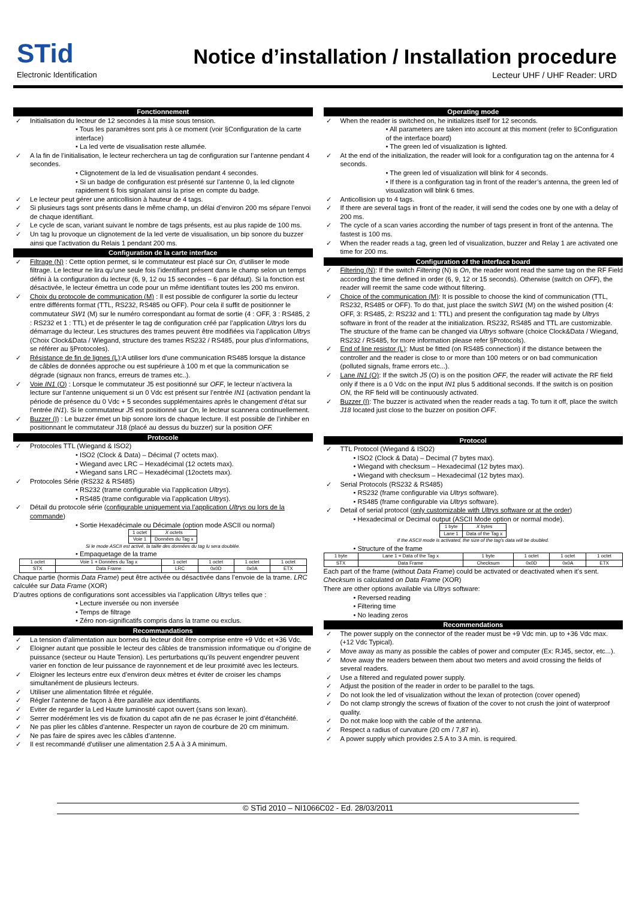STid
Electronic Identification
Notice d’installation / Installation procedure
Lecteur UHF / UHF Reader: URD
Fonctionnement
✓ Initialisation du lecteur de 12 secondes à la mise sous tension.
• Tous les paramètres sont pris à ce moment (voir §Configuration de la carte interface)
• La led verte de visualisation reste allumée.
✓ A la fin de l’initialisation, le lecteur recherchera un tag de configuration sur l’antenne pendant 4 secondes.
• Clignotement de la led de visualisation pendant 4 secondes.
• Si un badge de configuration est présenté sur l’antenne 0, la led clignote rapidement 6 fois signalant ainsi la prise en compte du badge.
✓ Le lecteur peut gérer une anticollision à hauteur de 4 tags.
✓ Si plusieurs tags sont présents dans le même champ, un délai d’environ 200 ms sépare l’envoi de chaque identifiant.
✓ Le cycle de scan, variant suivant le nombre de tags présents, est au plus rapide de 100 ms.
✓ Un tag lu provoque un clignotement de la led verte de visualisation, un bip sonore du buzzer ainsi que l’activation du Relais 1 pendant 200 ms.
Configuration de la carte interface
✓ Filtrage (N) : Cette option permet, si le commutateur est placé sur On, d’utiliser le mode filtrage. Le lecteur ne lira qu’une seule fois l’identifiant présent dans le champ selon un temps défini à la configuration du lecteur (6, 9, 12 ou 15 secondes – 6 par défaut). Si la fonction est désactivée, le lecteur émettra un code pour un même identifiant toutes les 200 ms environ.
✓ Choix du protocole de communication (M) : Il est possible de configurer la sortie du lecteur entre différents format (TTL, RS232, RS485 ou OFF). Pour cela il suffit de positionner le commutateur SW1 (M) sur le numéro correspondant au format de sortie (4 : OFF, 3 : RS485, 2 : RS232 et 1 : TTL) et de présenter le tag de configuration créé par l’application Ultrys lors du démarrage du lecteur. Les structures des trames peuvent être modifiées via l’application Ultrys (Choix Clock&Data / Wiegand, structure des trames RS232 / RS485, pour plus d’informations, se référer au §Protocoles).
✓ Résistance de fin de lignes (L):A utiliser lors d’une communication RS485 lorsque la distance de câbles de données approche ou est supérieure à 100 m et que la communication se dégrade (signaux non francs, erreurs de trames etc..).
✓ Voie IN1 (O) : Lorsque le commutateur J5 est positionné sur OFF, le lecteur n’activera la lecture sur l’antenne uniquement si un 0 Vdc est présent sur l’entrée IN1 (activation pendant la période de présence du 0 Vdc + 5 secondes supplémentaires après le changement d’état sur l’entrée IN1). Si le commutateur J5 est positionné sur On, le lecteur scannera continuellement.
✓ Buzzer (I) : Le buzzer émet un bip sonore lors de chaque lecture. Il est possible de l’inhiber en positionnant le commutateur J18 (placé au dessus du buzzer) sur la position OFF.
Protocole
✓ Protocoles TTL (Wiegand & ISO2)
• ISO2 (Clock & Data) – Décimal (7 octets max).
• Wiegand avec LRC – Hexadécimal (12 octets max).
• Wiegand sans LRC – Hexadécimal (12octets max).
✓ Protocoles Série (RS232 & RS485)
• RS232 (trame configurable via l’application Ultrys).
• RS485 (trame configurable via l’application Ultrys).
✓ Détail du protocole série (configurable uniquement via l’application Ultrys ou lors de la commande)
• Sortie Hexadécimale ou Décimale (option mode ASCII ou normal)
| 1 octet | X octets |
| Voie 1 | Données du Tag x |
Si le mode ASCII est activé, la taille des données du tag lu sera doublée.
• Empaquetage de la trame
| 1 octet | Voie 1 + Données du Tag x | 1 octet | 1 octet | 1 octet | 1 octet |
| STX | Data Frame | LRC | 0x0D | 0x0A | ETX |
Chaque partie (hormis Data Frame) peut être activée ou désactivée dans l’envoie de la trame. LRC calculée sur Data Frame (XOR)
D’autres options de configurations sont accessibles via l’application Ultrys telles que :
• Lecture inversée ou non inversée
• Temps de filtrage
• Zéro non-significatifs compris dans la trame ou exclus.
Recommandations
✓ La tension d’alimentation aux bornes du lecteur doit être comprise entre +9 Vdc et +36 Vdc.
✓ Eloigner autant que possible le lecteur des câbles de transmission informatique ou d’origine de puissance (secteur ou Haute Tension). Les perturbations qu’ils peuvent engendrer peuvent varier en fonction de leur puissance de rayonnement et de leur proximité avec les lecteurs.
✓ Eloigner les lecteurs entre eux d’environ deux mètres et éviter de croiser les champs simultanément de plusieurs lecteurs.
✓ Utiliser une alimentation filtrée et régulée.
✓ Régler l’antenne de façon à être parallèle aux identifiants.
✓ Eviter de regarder la Led Haute luminosité capot ouvert (sans son lexan).
✓ Serrer modérément les vis de fixation du capot afin de ne pas écraser le joint d’étanchéité.
✓ Ne pas plier les câbles d’antenne. Respecter un rayon de courbure de 20 cm minimum.
✓ Ne pas faire de spires avec les câbles d’antenne.
✓ Il est recommandé d’utiliser une alimentation 2.5 A à 3 A minimum.
Operating mode
✓ When the reader is switched on, he initializes itself for 12 seconds.
• All parameters are taken into account at this moment (refer to §Configuration of the interface board)
• The green led of visualization is lighted.
✓ At the end of the initialization, the reader will look for a configuration tag on the antenna for 4 seconds.
• The green led of visualization will blink for 4 seconds.
• If there is a configuration tag in front of the reader’s antenna, the green led of visualization will blink 6 times.
✓ Anticollision up to 4 tags.
✓ If there are several tags in front of the reader, it will send the codes one by one with a delay of 200 ms.
✓ The cycle of a scan varies according the number of tags present in front of the antenna. The fastest is 100 ms.
✓ When the reader reads a tag, green led of visualization, buzzer and Relay 1 are activated one time for 200 ms.
Configuration of the interface board
✓ Filtering (N): If the switch Filtering (N) is On, the reader wont read the same tag on the RF Field according the time defined in order (6, 9, 12 or 15 seconds). Otherwise (switch on OFF), the reader will reemit the same code without filtering.
✓ Choice of the communication (M): It is possible to choose the kind of communication (TTL, RS232, RS485 or OFF). To do that, just place the switch SW1 (M) on the wished position (4: OFF, 3: RS485, 2: RS232 and 1: TTL) and present the configuration tag made by Ultrys software in front of the reader at the initialization. RS232, RS485 and TTL are customizable. The structure of the frame can be changed via Ultrys software (choice Clock&Data / Wiegand, RS232 / RS485, for more information please refer §Protocols).
✓ End of line resistor (L): Must be fitted (on RS485 connection) if the distance between the controller and the reader is close to or more than 100 meters or on bad communication (polluted signals, frame errors etc...).
✓ Lane IN1 (O): If the switch J5 (O) is on the position OFF, the reader will activate the RF field only if there is a 0 Vdc on the input IN1 plus 5 additional seconds. If the switch is on position ON, the RF field will be continuously activated.
✓ Buzzer (I): The buzzer is activated when the reader reads a tag. To turn it off, place the switch J18 located just close to the buzzer on position OFF.
Protocol
✓ TTL Protocol (Wiegand & ISO2)
• ISO2 (Clock & Data) – Decimal (7 bytes max).
• Wiegand with checksum – Hexadecimal (12 bytes max).
• Wiegand with checksum – Hexadecimal (12 bytes max).
✓ Serial Protocols (RS232 & RS485)
• RS232 (frame configurable via Ultrys software).
• RS485 (frame configurable via Ultrys software).
✓ Detail of serial protocol (only customizable with Ultrys software or at the order)
• Hexadecimal or Decimal output (ASCII Mode option or normal mode).
| 1 byte | X bytes |
| Lane 1 | Data of the Tag x |
If the ASCII mode is activated, the size of the tag’s data will be doubled.
• Structure of the frame
| 1 byte | Lane 1 + Data of the Tag x | 1 byte | 1 octet | 1 octet | 1 octet |
| STX | Data Frame | Checksum | 0x0D | 0x0A | ETX |
Each part of the frame (without Data Frame) could be activated or deactivated when it’s sent. Checksum is calculated on Data Frame (XOR)
There are other options available via Ultrys software:
• Reversed reading
• Filtering time
• No leading zeros
Recommendations
✓ The power supply on the connector of the reader must be +9 Vdc min. up to +36 Vdc max. (+12 Vdc Typical).
✓ Move away as many as possible the cables of power and computer (Ex: RJ45, sector, etc...).
✓ Move away the readers between them about two meters and avoid crossing the fields of several readers.
✓ Use a filtered and regulated power supply.
✓ Adjust the position of the reader in order to be parallel to the tags.
✓ Do not look the led of visualization without the lexan of protection (cover opened)
✓ Do not clamp strongly the screws of fixation of the cover to not crush the joint of waterproof quality.
✓ Do not make loop with the cable of the antenna.
✓ Respect a radius of curvature (20 cm / 7,87 in).
✓ A power supply which provides 2.5 A to 3 A min. is required.
© STid 2010 – NI1066C02 - Ed. 28/03/2011